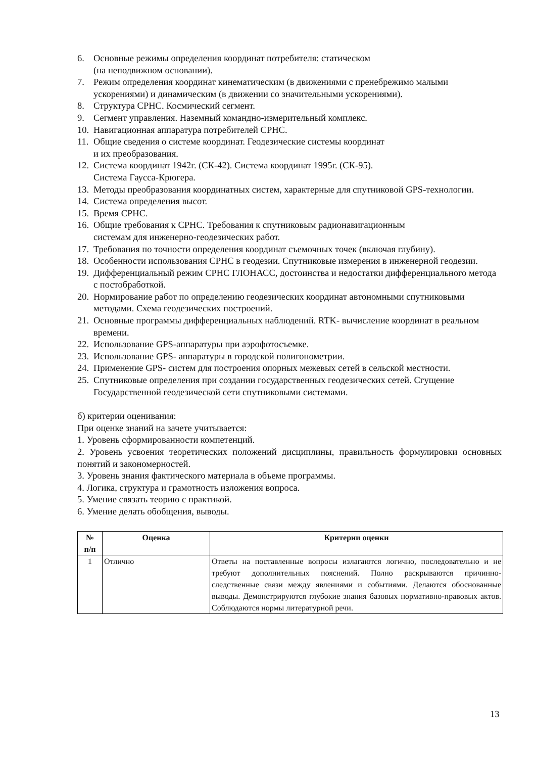6. Основные режимы определения координат потребителя: статическом
(на неподвижном основании).
7. Режим определения координат кинематическим (в движениями с пренебрежимо малыми ускорениями) и динамическим (в движении со значительными ускорениями).
8. Структура СРНС. Космический сегмент.
9. Сегмент управления. Наземный командно-измерительный комплекс.
10. Навигационная аппаратура потребителей СРНС.
11. Общие сведения о системе координат. Геодезические системы координат
и их преобразования.
12. Система координат 1942г. (СК-42). Система координат 1995г. (СК-95).
Система Гаусса-Крюгера.
13. Методы преобразования координатных систем, характерные для спутниковой GPS-технологии.
14. Система определения высот.
15. Время СРНС.
16. Общие требования к СРНС. Требования к спутниковым радионавигационным
системам для инженерно-геодезических работ.
17. Требования по точности определения координат съемочных точек (включая глубину).
18. Особенности использования СРНС в геодезии. Спутниковые измерения в инженерной геодезии.
19. Дифференциальный режим СРНС ГЛОНАСС, достоинства и недостатки дифференциального метода с постобработкой.
20. Нормирование работ по определению геодезических координат автономными спутниковыми методами. Схема геодезических построений.
21. Основные программы дифференциальных наблюдений. RTK- вычисление координат в реальном времени.
22. Использование GPS-аппаратуры при аэрофотосъемке.
23. Использование GPS- аппаратуры в городской полигонометрии.
24. Применение GPS- систем для построения опорных межевых сетей в сельской местности.
25. Спутниковые определения при создании государственных геодезических сетей. Сгущение Государственной геодезической сети спутниковыми системами.
б) критерии оценивания:
При оценке знаний на зачете учитывается:
1. Уровень сформированности компетенций.
2. Уровень усвоения теоретических положений дисциплины, правильность формулировки основных понятий и закономерностей.
3. Уровень знания фактического материала в объеме программы.
4. Логика, структура и грамотность изложения вопроса.
5. Умение связать теорию с практикой.
6. Умение делать обобщения, выводы.
| № п/п | Оценка | Критерии оценки |
| --- | --- | --- |
| 1 | Отлично | Ответы на поставленные вопросы излагаются логично, последовательно и не требуют дополнительных пояснений. Полно раскрываются причинно-следственные связи между явлениями и событиями. Делаются обоснованные выводы. Демонстрируются глубокие знания базовых нормативно-правовых актов. Соблюдаются нормы литературной речи. |
13